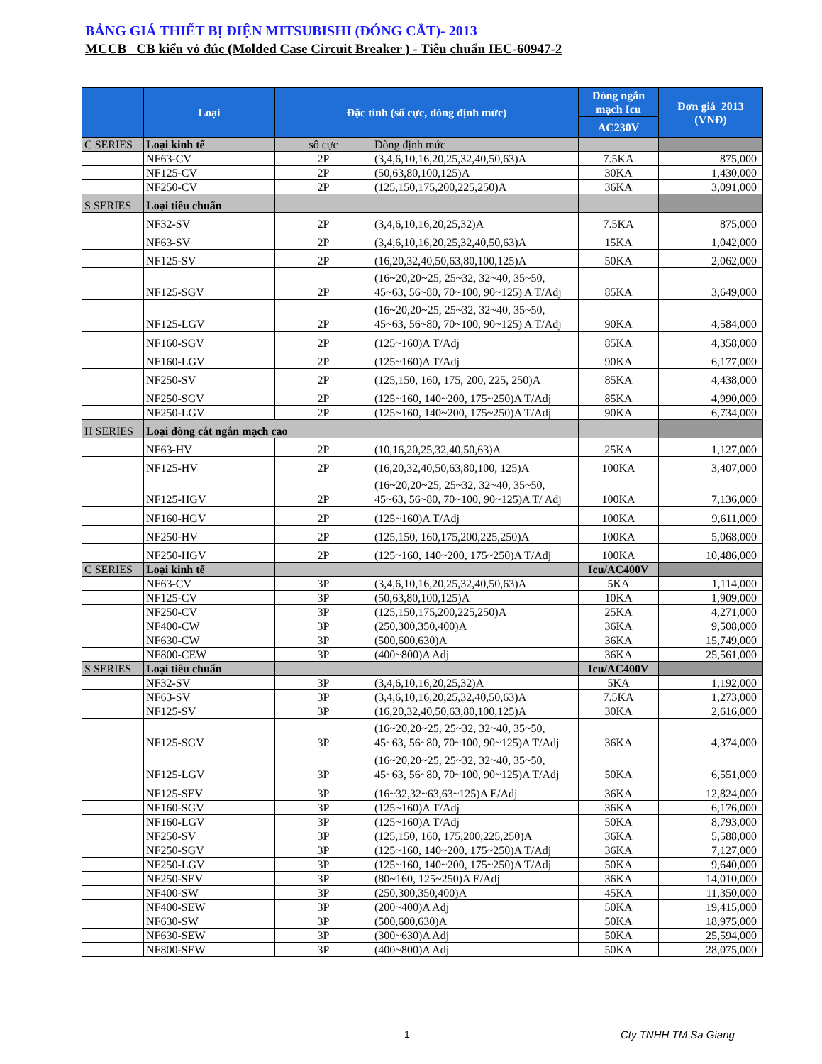BẢNG GIÁ THIẾT BỊ ĐIỆN MITSUBISHI (ĐÓNG CẮT)- 2013
MCCB CB kiểu vỏ đúc (Molded Case Circuit Breaker ) - Tiêu chuẩn IEC-60947-2
| | Loại | Đặc tính (số cực, dòng định mức) | | Dòng ngắn mạch Icu | Đơn giá 2013 (VNĐ) |
| --- | --- | --- | --- | --- | --- |
| | | | | AC230V | |
| C SERIES | Loại kinh tế | sô cực | Dòng định mức | | |
| | NF63-CV | 2P | (3,4,6,10,16,20,25,32,40,50,63)A | 7.5KA | 875,000 |
| | NF125-CV | 2P | (50,63,80,100,125)A | 30KA | 1,430,000 |
| | NF250-CV | 2P | (125,150,175,200,225,250)A | 36KA | 3,091,000 |
| S SERIES | Loại tiêu chuẩn | | | | |
| | NF32-SV | 2P | (3,4,6,10,16,20,25,32)A | 7.5KA | 875,000 |
| | NF63-SV | 2P | (3,4,6,10,16,20,25,32,40,50,63)A | 15KA | 1,042,000 |
| | NF125-SV | 2P | (16,20,32,40,50,63,80,100,125)A | 50KA | 2,062,000 |
| | NF125-SGV | 2P | (16~20,20~25, 25~32, 32~40, 35~50, 45~63, 56~80, 70~100, 90~125) A T/Adj | 85KA | 3,649,000 |
| | NF125-LGV | 2P | (16~20,20~25, 25~32, 32~40, 35~50, 45~63, 56~80, 70~100, 90~125) A T/Adj | 90KA | 4,584,000 |
| | NF160-SGV | 2P | (125~160)A T/Adj | 85KA | 4,358,000 |
| | NF160-LGV | 2P | (125~160)A T/Adj | 90KA | 6,177,000 |
| | NF250-SV | 2P | (125,150, 160, 175, 200, 225, 250)A | 85KA | 4,438,000 |
| | NF250-SGV | 2P | (125~160, 140~200, 175~250)A T/Adj | 85KA | 4,990,000 |
| | NF250-LGV | 2P | (125~160, 140~200, 175~250)A T/Adj | 90KA | 6,734,000 |
| H SERIES | Loại dòng cắt ngắn mạch cao | | | | |
| | NF63-HV | 2P | (10,16,20,25,32,40,50,63)A | 25KA | 1,127,000 |
| | NF125-HV | 2P | (16,20,32,40,50,63,80,100, 125)A | 100KA | 3,407,000 |
| | NF125-HGV | 2P | (16~20,20~25, 25~32, 32~40, 35~50, 45~63, 56~80, 70~100, 90~125)A T/ Adj | 100KA | 7,136,000 |
| | NF160-HGV | 2P | (125~160)A T/Adj | 100KA | 9,611,000 |
| | NF250-HV | 2P | (125,150, 160,175,200,225,250)A | 100KA | 5,068,000 |
| | NF250-HGV | 2P | (125~160, 140~200, 175~250)A T/Adj | 100KA | 10,486,000 |
| C SERIES | Loại kinh tế | | | Icu/AC400V | |
| | NF63-CV | 3P | (3,4,6,10,16,20,25,32,40,50,63)A | 5KA | 1,114,000 |
| | NF125-CV | 3P | (50,63,80,100,125)A | 10KA | 1,909,000 |
| | NF250-CV | 3P | (125,150,175,200,225,250)A | 25KA | 4,271,000 |
| | NF400-CW | 3P | (250,300,350,400)A | 36KA | 9,508,000 |
| | NF630-CW | 3P | (500,600,630)A | 36KA | 15,749,000 |
| | NF800-CEW | 3P | (400~800)A Adj | 36KA | 25,561,000 |
| S SERIES | Loại tiêu chuẩn | | | Icu/AC400V | |
| | NF32-SV | 3P | (3,4,6,10,16,20,25,32)A | 5KA | 1,192,000 |
| | NF63-SV | 3P | (3,4,6,10,16,20,25,32,40,50,63)A | 7.5KA | 1,273,000 |
| | NF125-SV | 3P | (16,20,32,40,50,63,80,100,125)A | 30KA | 2,616,000 |
| | NF125-SGV | 3P | (16~20,20~25, 25~32, 32~40, 35~50, 45~63, 56~80, 70~100, 90~125)A T/Adj | 36KA | 4,374,000 |
| | NF125-LGV | 3P | (16~20,20~25, 25~32, 32~40, 35~50, 45~63, 56~80, 70~100, 90~125)A T/Adj | 50KA | 6,551,000 |
| | NF125-SEV | 3P | (16~32,32~63,63~125)A E/Adj | 36KA | 12,824,000 |
| | NF160-SGV | 3P | (125~160)A T/Adj | 36KA | 6,176,000 |
| | NF160-LGV | 3P | (125~160)A T/Adj | 50KA | 8,793,000 |
| | NF250-SV | 3P | (125,150, 160, 175,200,225,250)A | 36KA | 5,588,000 |
| | NF250-SGV | 3P | (125~160, 140~200, 175~250)A T/Adj | 36KA | 7,127,000 |
| | NF250-LGV | 3P | (125~160, 140~200, 175~250)A T/Adj | 50KA | 9,640,000 |
| | NF250-SEV | 3P | (80~160, 125~250)A E/Adj | 36KA | 14,010,000 |
| | NF400-SW | 3P | (250,300,350,400)A | 45KA | 11,350,000 |
| | NF400-SEW | 3P | (200~400)A Adj | 50KA | 19,415,000 |
| | NF630-SW | 3P | (500,600,630)A | 50KA | 18,975,000 |
| | NF630-SEW | 3P | (300~630)A Adj | 50KA | 25,594,000 |
| | NF800-SEW | 3P | (400~800)A Adj | 50KA | 28,075,000 |
1 Cty TNHH TM Sa Giang